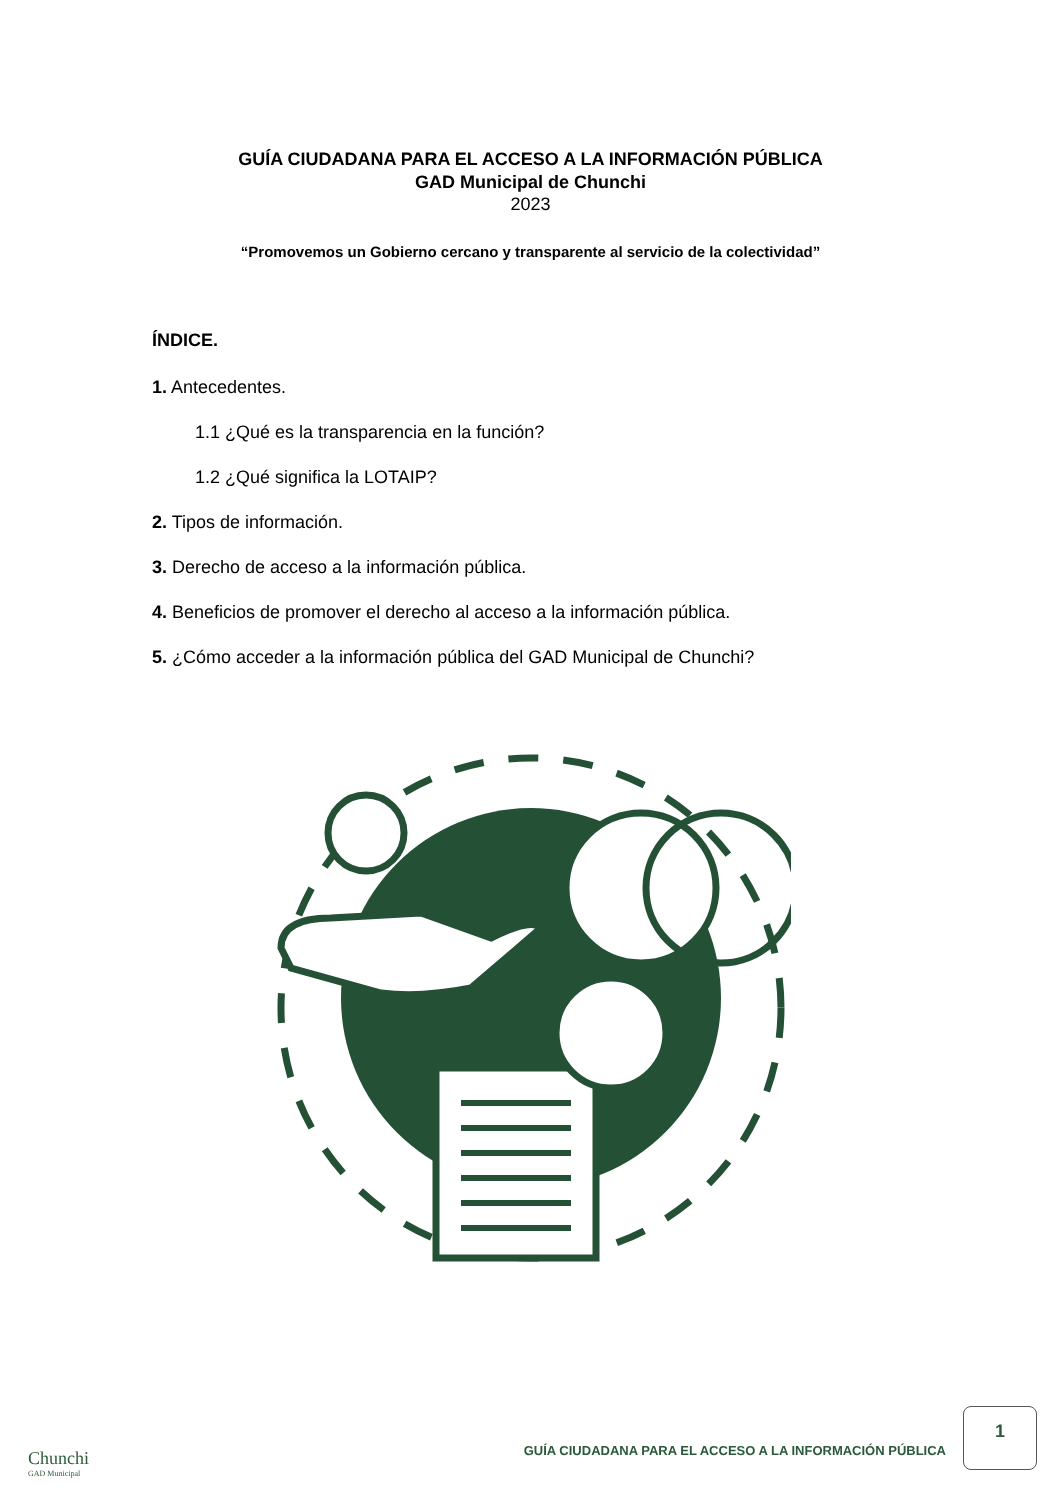GUÍA CIUDADANA PARA EL ACCESO A LA INFORMACIÓN PÚBLICA
GAD Municipal de Chunchi
2023
“Promovemos un Gobierno cercano y transparente al servicio de la colectividad”
ÍNDICE.
1. Antecedentes.
1.1 ¿Qué es la transparencia en la función?
1.2 ¿Qué significa la LOTAIP?
2. Tipos de información.
3. Derecho de acceso a la información pública.
4. Beneficios de promover el derecho al acceso a la información pública.
5. ¿Cómo acceder a la información pública del GAD Municipal de Chunchi?
GUÍA CIUDADANA PARA EL ACCESO A LA INFORMACIÓN PÚBLICA
1
Chunchi
GAD Municipal